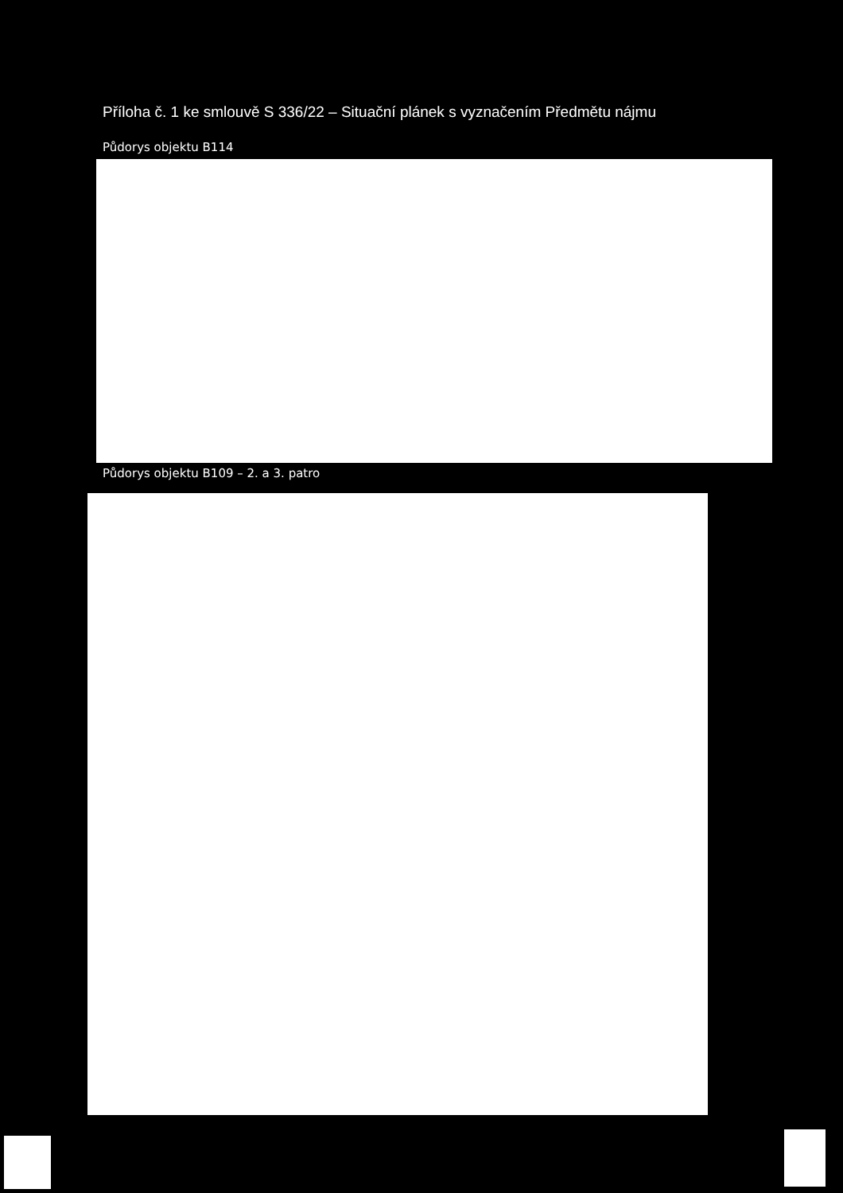Příloha č. 1 ke smlouvě S 336/22 – Situační plánek s vyznačením Předmětu nájmu
Půdorys objektu B114
Půdorys objektu B109 – 2. a 3. patro